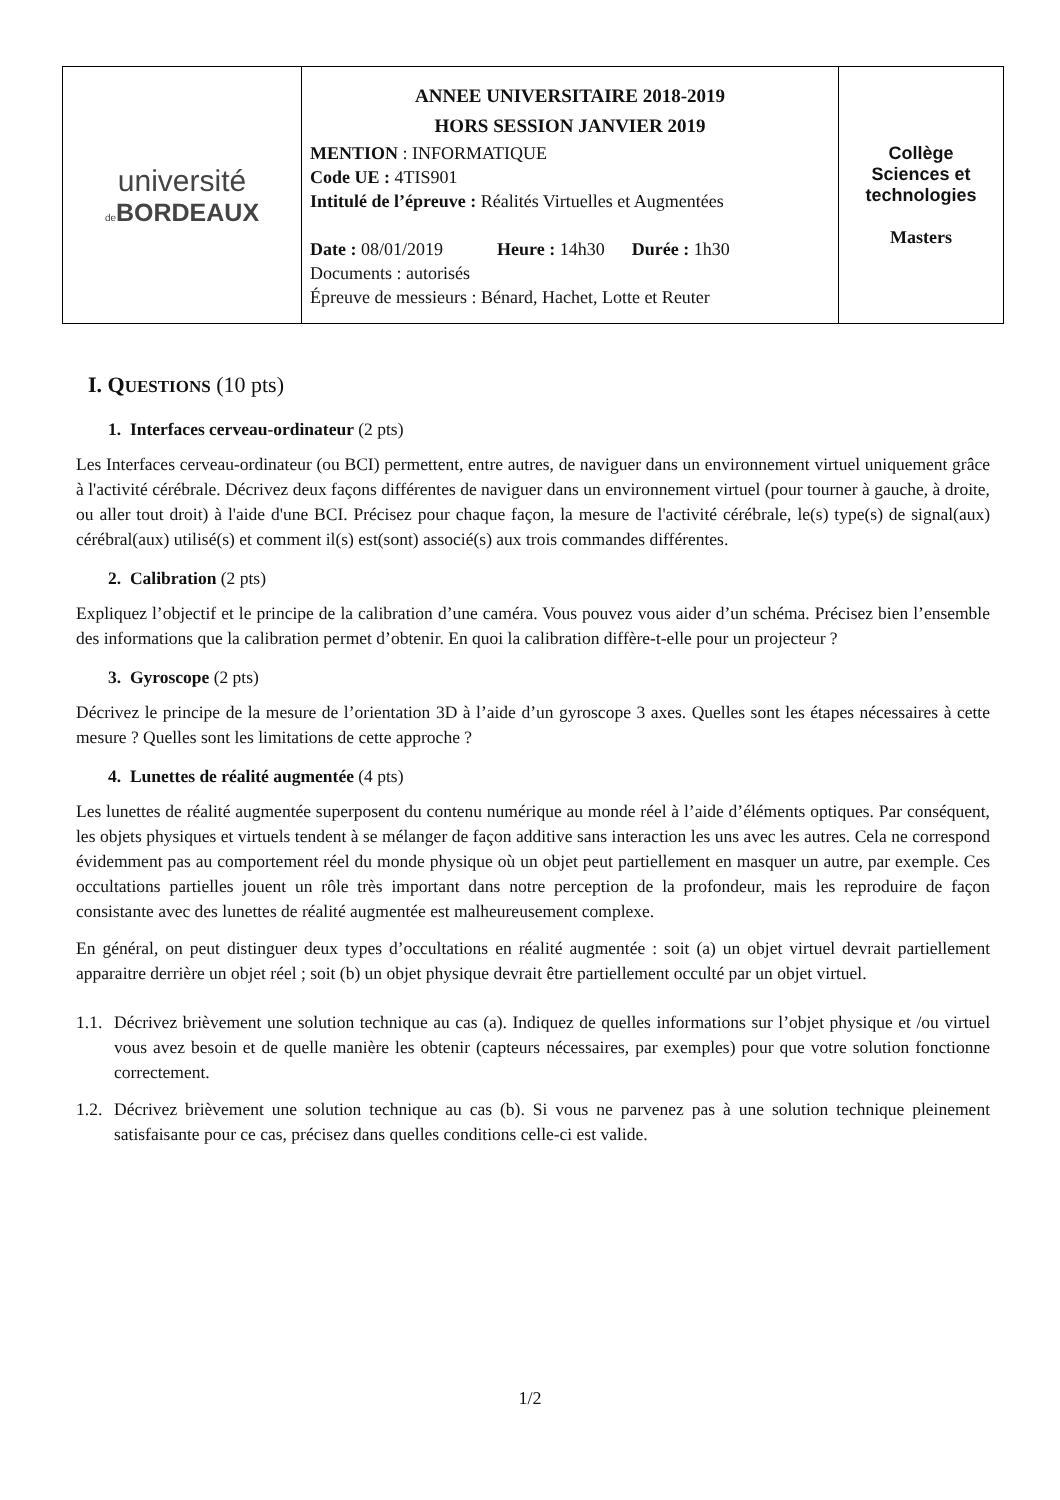| université de BORDEAUX | ANNEE UNIVERSITAIRE 2018-2019 HORS SESSION JANVIER 2019 MENTION : INFORMATIQUE Code UE : 4TIS901 Intitulé de l’épreuve : Réalités Virtuelles et Augmentées Date : 08/01/2019 Heure : 14h30 Durée : 1h30 Documents : autorisés Épreuve de messieurs : Bénard, Hachet, Lotte et Reuter | Collège Sciences et technologies Masters |
I. QUESTIONS (10 pts)
1. Interfaces cerveau-ordinateur (2 pts)
Les Interfaces cerveau-ordinateur (ou BCI) permettent, entre autres, de naviguer dans un environnement virtuel uniquement grâce à l'activité cérébrale. Décrivez deux façons différentes de naviguer dans un environnement virtuel (pour tourner à gauche, à droite, ou aller tout droit) à l'aide d'une BCI. Précisez pour chaque façon, la mesure de l'activité cérébrale, le(s) type(s) de signal(aux) cérébral(aux) utilisé(s) et comment il(s) est(sont) associé(s) aux trois commandes différentes.
2. Calibration (2 pts)
Expliquez l’objectif et le principe de la calibration d’une caméra. Vous pouvez vous aider d’un schéma. Précisez bien l’ensemble des informations que la calibration permet d’obtenir. En quoi la calibration diffère-t-elle pour un projecteur ?
3. Gyroscope (2 pts)
Décrivez le principe de la mesure de l’orientation 3D à l’aide d’un gyroscope 3 axes. Quelles sont les étapes nécessaires à cette mesure ? Quelles sont les limitations de cette approche ?
4. Lunettes de réalité augmentée (4 pts)
Les lunettes de réalité augmentée superposent du contenu numérique au monde réel à l’aide d’éléments optiques. Par conséquent, les objets physiques et virtuels tendent à se mélanger de façon additive sans interaction les uns avec les autres. Cela ne correspond évidemment pas au comportement réel du monde physique où un objet peut partiellement en masquer un autre, par exemple. Ces occultations partielles jouent un rôle très important dans notre perception de la profondeur, mais les reproduire de façon consistante avec des lunettes de réalité augmentée est malheureusement complexe.
En général, on peut distinguer deux types d’occultations en réalité augmentée : soit (a) un objet virtuel devrait partiellement apparaitre derrière un objet réel ; soit (b) un objet physique devrait être partiellement occulté par un objet virtuel.
1.1. Décrivez brièvement une solution technique au cas (a). Indiquez de quelles informations sur l’objet physique et /ou virtuel vous avez besoin et de quelle manière les obtenir (capteurs nécessaires, par exemples) pour que votre solution fonctionne correctement.
1.2. Décrivez brièvement une solution technique au cas (b). Si vous ne parvenez pas à une solution technique pleinement satisfaisante pour ce cas, précisez dans quelles conditions celle-ci est valide.
1/2